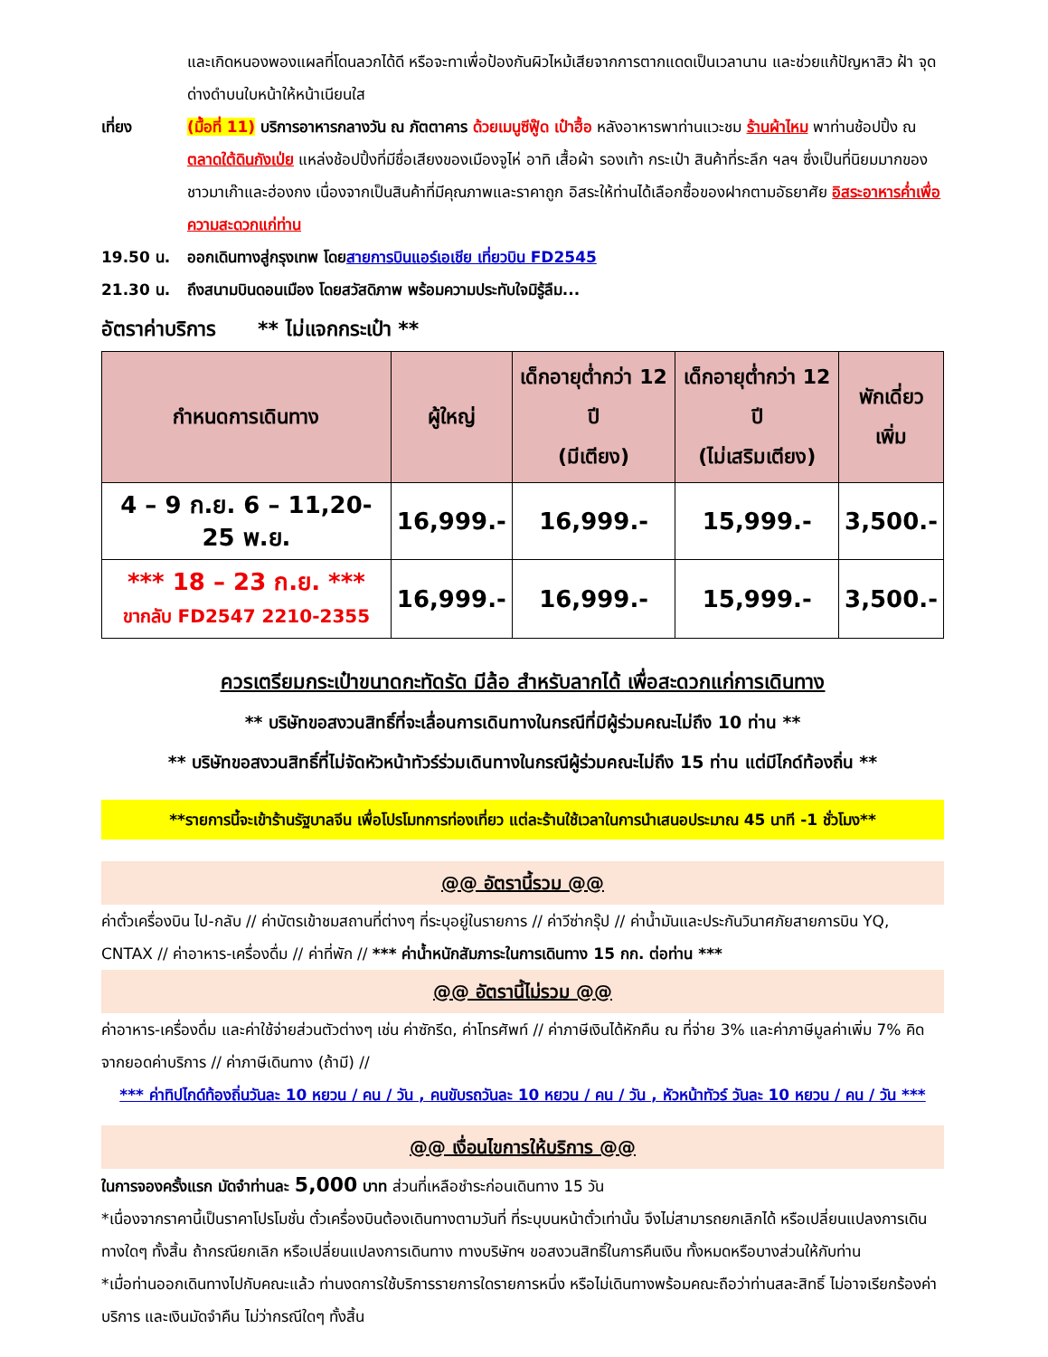และเกิดหนองพองแผลที่โดนลวกได้ดี หรือจะทาเพื่อป้องกันผิวไหม้เสียจากการตากแดดเป็นเวลานาน และช่วยแก้ปัญหาสิว ฝ้า จุดด่างดำบนใบหน้าให้หน้าเนียนใส
เที่ยง (มื้อที่ 11) บริการอาหารกลางวัน ณ ภัตตาคาร ด้วยเมนูซีฟู๊ด เป๋าฮื้อ หลังอาหารพาท่านแวะชม ร้านผ้าไหม พาท่านช้อปปิ้ง ณ ตลาดใต้ดินกังเป่ย แหล่งช้อปปิ้งที่มีชื่อเสียงของเมืองจูไห่ อาทิ เสื้อผ้า รองเท้า กระเป๋า สินค้าที่ระลึก ฯลฯ ซึ่งเป็นที่นิยมมากของชาวมาเก๊าและฮ่องกง เนื่องจากเป็นสินค้าที่มีคุณภาพและราคาถูก อิสระให้ท่านได้เลือกซื้อของฝากตามอัธยาศัย อิสระอาหารค่ำเพื่อความสะดวกแก่ท่าน
19.50 น. ออกเดินทางสู่กรุงเทพ โดย สายการบินแอร์เอเชีย เที่ยวบิน FD2545
21.30 น. ถึงสนามบินดอนเมือง โดยสวัสดิภาพ พร้อมความประทับใจมิรู้ลืม...
อัตราค่าบริการ ** ไม่แจกกระเป๋า **
| กำหนดการเดินทาง | ผู้ใหญ่ | เด็กอายุต่ำกว่า 12 ปี (มีเตียง) | เด็กอายุต่ำกว่า 12 ปี (ไม่เสริมเตียง) | พักเดี่ยว เพิ่ม |
| --- | --- | --- | --- | --- |
| 4 – 9 ก.ย. 6 – 11,20-25 พ.ย. | 16,999.- | 16,999.- | 15,999.- | 3,500.- |
| *** 18 – 23 ก.ย. *** ขากลับ FD2547 2210-2355 | 16,999.- | 16,999.- | 15,999.- | 3,500.- |
ควรเตรียมกระเป๋าขนาดกะทัดรัด มีล้อ สำหรับลากได้ เพื่อสะดวกแก่การเดินทาง
** บริษัทขอสงวนสิทธิ์ที่จะเลื่อนการเดินทางในกรณีที่มีผู้ร่วมคณะไม่ถึง 10 ท่าน **
** บริษัทขอสงวนสิทธิ์ที่ไม่จัดหัวหน้าทัวร์ร่วมเดินทางในกรณีผู้ร่วมคณะไม่ถึง 15 ท่าน แต่มีไกด์ท้องถิ่น **
**รายการนี้จะเข้าร้านรัฐบาลจีน เพื่อโปรโมทการท่องเที่ยว แต่ละร้านใช้เวลาในการนำเสนอประมาณ 45 นาที -1 ชั่วโมง**
@@ อัตรานี้รวม @@
ค่าตั๋วเครื่องบิน ไป-กลับ // ค่าบัตรเข้าชมสถานที่ต่างๆ ที่ระบุอยู่ในรายการ // ค่าวีซ่ากรุ๊ป // ค่าน้ำมันและประกันวินาศภัยสายการบิน YQ, CNTAX // ค่าอาหาร-เครื่องดื่ม // ค่าที่พัก // *** ค่าน้ำหนักสัมภาระในการเดินทาง 15 กก. ต่อท่าน ***
@@ อัตรานี้ไม่รวม @@
ค่าอาหาร-เครื่องดื่ม และค่าใช้จ่ายส่วนตัวต่างๆ เช่น ค่าซักรีด, ค่าโทรศัพท์ // ค่าภาษีเงินได้หักคืน ณ ที่จ่าย 3% และค่าภาษีมูลค่าเพิ่ม 7% คิดจากยอดค่าบริการ // ค่าภาษีเดินทาง (ถ้ามี) //
*** ค่าทิปไกด์ท้องถิ่นวันละ 10 หยวน / คน / วัน , คนขับรถวันละ 10 หยวน / คน / วัน , หัวหน้าทัวร์ วันละ 10 หยวน / คน / วัน ***
@@ เงื่อนไขการให้บริการ @@
ในการจองครั้งแรก มัดจำท่านละ 5,000 บาท ส่วนที่เหลือชำระก่อนเดินทาง 15 วัน
*เนื่องจากราคานี้เป็นราคาโปรโมชั่น ตั๋วเครื่องบินต้องเดินทางตามวันที่ ที่ระบุบนหน้าตั๋วเท่านั้น จึงไม่สามารถยกเลิกได้ หรือเปลี่ยนแปลงการเดินทางใดๆ ทั้งสิ้น ถ้ากรณียกเลิก หรือเปลี่ยนแปลงการเดินทาง ทางบริษัทฯ ขอสงวนสิทธิ์ในการคืนเงิน ทั้งหมดหรือบางส่วนให้กับท่าน
*เมื่อท่านออกเดินทางไปกับคณะแล้ว ท่านงดการใช้บริการรายการใดรายการหนึ่ง หรือไม่เดินทางพร้อมคณะถือว่าท่านสละสิทธิ์ ไม่อาจเรียกร้องค่าบริการ และเงินมัดจำคืน ไม่ว่ากรณีใดๆ ทั้งสิ้น